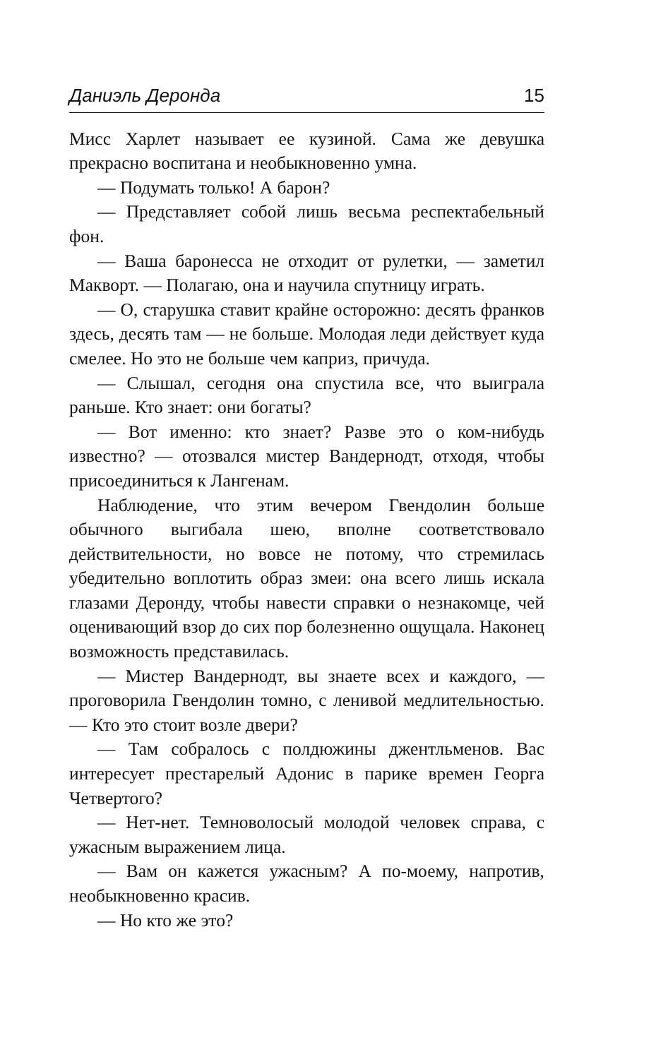Даниэль Деронда 15
Мисс Харлет называет ее кузиной. Сама же девушка прекрасно воспитана и необыкновенно умна.
— Подумать только! А барон?
— Представляет собой лишь весьма респектабельный фон.
— Ваша баронесса не отходит от рулетки, — заметил Макворт. — Полагаю, она и научила спутницу играть.
— О, старушка ставит крайне осторожно: десять франков здесь, десять там — не больше. Молодая леди действует куда смелее. Но это не больше чем каприз, причуда.
— Слышал, сегодня она спустила все, что выиграла раньше. Кто знает: они богаты?
— Вот именно: кто знает? Разве это о ком-нибудь известно? — отозвался мистер Вандернодт, отходя, чтобы присоединиться к Лангенам.
Наблюдение, что этим вечером Гвендолин больше обычного выгибала шею, вполне соответствовало действительности, но вовсе не потому, что стремилась убедительно воплотить образ змеи: она всего лишь искала глазами Деронду, чтобы навести справки о незнакомце, чей оценивающий взор до сих пор болезненно ощущала. Наконец возможность представилась.
— Мистер Вандернодт, вы знаете всех и каждого, — проговорила Гвендолин томно, с ленивой медлительностью. — Кто это стоит возле двери?
— Там собралось с полдюжины джентльменов. Вас интересует престарелый Адонис в парике времен Георга Четвертого?
— Нет-нет. Темноволосый молодой человек справа, с ужасным выражением лица.
— Вам он кажется ужасным? А по-моему, напротив, необыкновенно красив.
— Но кто же это?